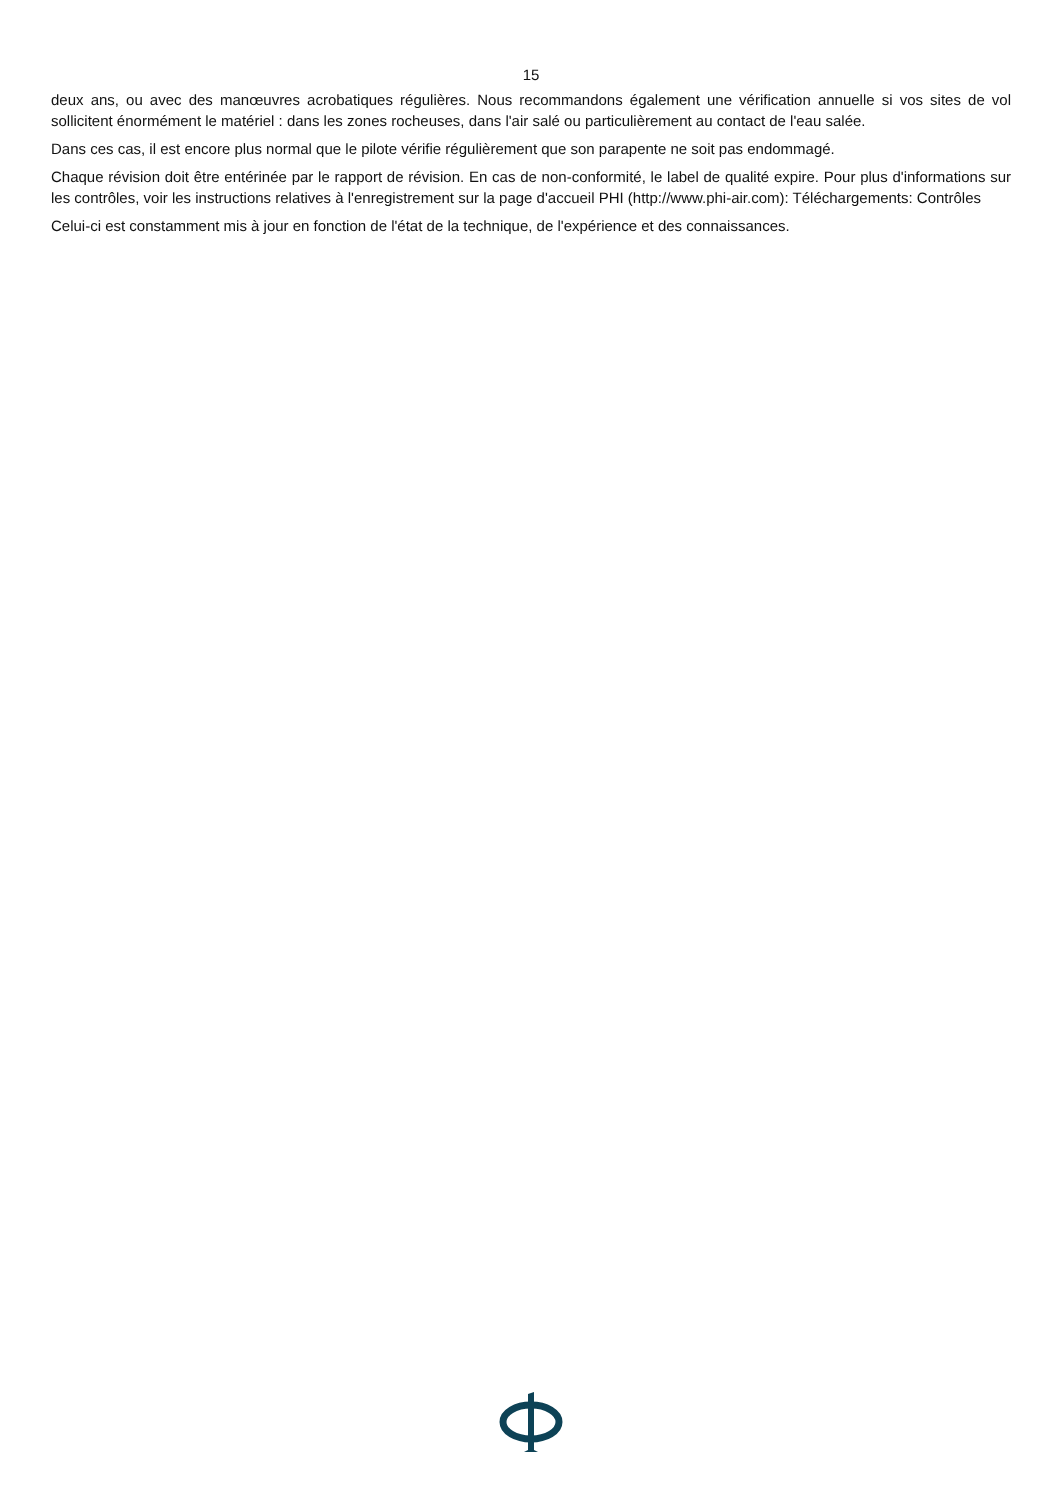15
deux ans, ou avec des manœuvres acrobatiques régulières. Nous recommandons également une vérification annuelle si vos sites de vol sollicitent énormément le matériel : dans les zones rocheuses, dans l'air salé ou particulièrement au contact de l'eau salée.
Dans ces cas, il est encore plus normal que le pilote vérifie régulièrement que son parapente ne soit pas endommagé.
Chaque révision doit être entérinée par le rapport de révision. En cas de non-conformité, le label de qualité expire. Pour plus d'informations sur les contrôles, voir les instructions relatives à l'enregistrement sur la page d'accueil PHI (http://www.phi-air.com): Téléchargements: Contrôles
Celui-ci est constamment mis à jour en fonction de l'état de la technique, de l'expérience et des connaissances.